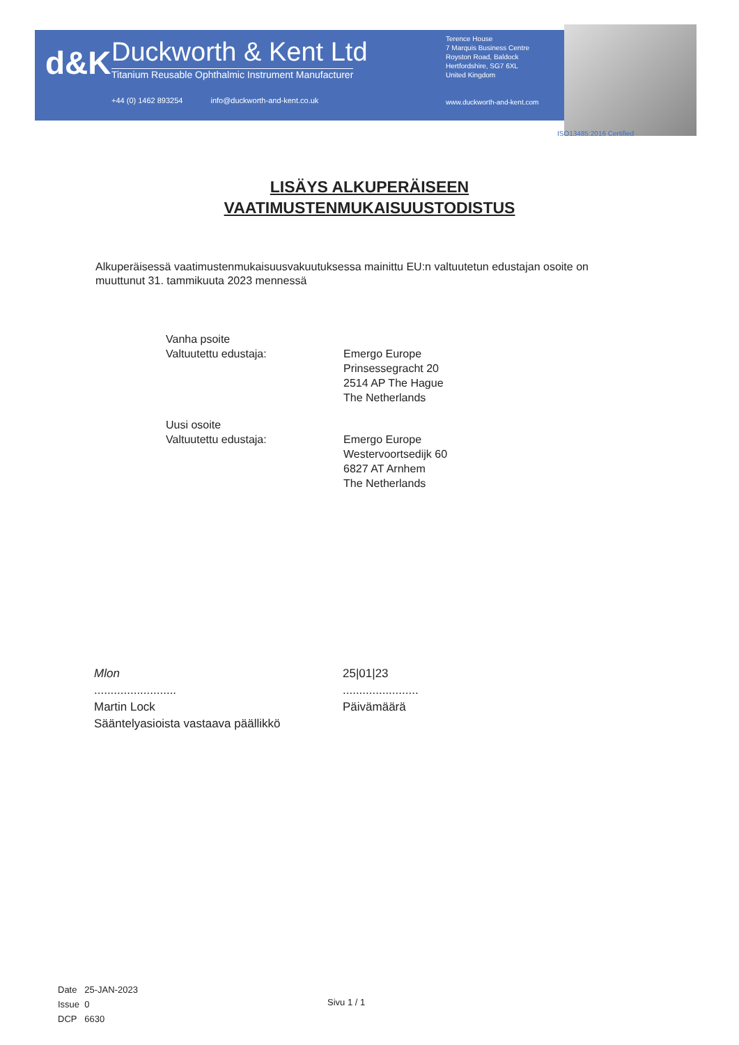d&K
Duckworth & Kent Ltd
Titanium Reusable Ophthalmic Instrument Manufacturer
+44 (0) 1462 893254 info@duckworth-and-kent.co.uk
Terence House
7 Marquis Business Centre
Royston Road, Baldock
Hertfordshire, SG7 6XL
United Kingdom
www.duckworth-and-kent.com
ISO13485:2016 Certified
LISÄYS ALKUPERÄISEEN
VAATIMUSTENMUKAISUUSTODISTUS
Alkuperäisessä vaatimustenmukaisuusvakuutuksessa mainittu EU:n valtuutetun edustajan osoite on muuttunut 31. tammikuuta 2023 mennessä
Vanha psoite
Valtuutettu edustaja:
Emergo Europe
Prinsessegracht 20
2514 AP The Hague
The Netherlands
Uusi osoite
Valtuutettu edustaja:
Emergo Europe
Westervoortsedijk 60
6827 AT Arnhem
The Netherlands
Mlon
.........................
Martin Lock
Sääntelyasioista vastaava päällikkö
25|01|23
.......................
Päivämäärä
Date 25-JAN-2023
Issue 0
DCP 6630
Sivu 1 / 1